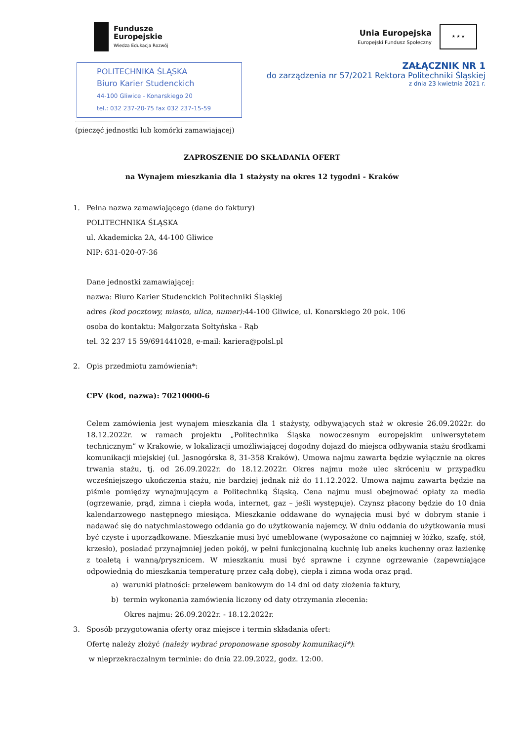Fundusze
Europejskie
Wiedza Edukacja Rozwój
Unia Europejska
Europejski Fundusz Społeczny
★ ★ ★
ZAŁĄCZNIK NR 1
do zarządzenia nr 57/2021 Rektora Politechniki Śląskiej
z dnia 23 kwietnia 2021 r.
POLITECHNIKA ŚLĄSKA
Biuro Karier Studenckich
44-100 Gliwice - Konarskiego 20
tel.: 032 237-20-75 fax 032 237-15-59
(pieczęć jednostki lub komórki zamawiającej)
ZAPROSZENIE DO SKŁADANIA OFERT
na Wynajem mieszkania dla 1 stażysty na okres 12 tygodni - Kraków
1. Pełna nazwa zamawiającego (dane do faktury)
POLITECHNIKA ŚLĄSKA
ul. Akademicka 2A, 44-100 Gliwice
NIP: 631-020-07-36
Dane jednostki zamawiającej:
nazwa: Biuro Karier Studenckich Politechniki Śląskiej
adres (kod pocztowy, miasto, ulica, numer): 44-100 Gliwice, ul. Konarskiego 20 pok. 106
osoba do kontaktu: Małgorzata Sołtyńska - Rąb
tel. 32 237 15 59/691441028, e-mail: kariera@polsl.pl
2. Opis przedmiotu zamówienia*:
CPV (kod, nazwa): 70210000-6
Celem zamówienia jest wynajem mieszkania dla 1 stażysty, odbywających staż w okresie 26.09.2022r. do 18.12.2022r. w ramach projektu „Politechnika Śląska nowoczesnym europejskim uniwersytetem technicznym” w Krakowie, w lokalizacji umożliwiającej dogodny dojazd do miejsca odbywania stażu środkami komunikacji miejskiej (ul. Jasnogórska 8, 31-358 Kraków). Umowa najmu zawarta będzie wyłącznie na okres trwania stażu, tj. od 26.09.2022r. do 18.12.2022r. Okres najmu może ulec skróceniu w przypadku wcześniejszego ukończenia stażu, nie bardziej jednak niż do 11.12.2022. Umowa najmu zawarta będzie na piśmie pomiędzy wynajmującym a Politechniką Śląską. Cena najmu musi obejmować opłaty za media (ogrzewanie, prąd, zimna i ciepła woda, internet, gaz – jeśli występuje). Czynsz płacony będzie do 10 dnia kalendarzowego następnego miesiąca. Mieszkanie oddawane do wynajęcia musi być w dobrym stanie i nadawać się do natychmiastowego oddania go do użytkowania najemcy. W dniu oddania do użytkowania musi być czyste i uporządkowane. Mieszkanie musi być umeblowane (wyposażone co najmniej w łóżko, szafę, stół, krzesło), posiadać przynajmniej jeden pokój, w pełni funkcjonalną kuchnię lub aneks kuchenny oraz łazienkę z toaletą i wanną/prysznicem. W mieszkaniu musi być sprawne i czynne ogrzewanie (zapewniające odpowiednią do mieszkania temperaturę przez całą dobę), ciepła i zimna woda oraz prąd.
a) warunki płatności: przelewem bankowym do 14 dni od daty złożenia faktury,
b) termin wykonania zamówienia liczony od daty otrzymania zlecenia:
Okres najmu: 26.09.2022r. - 18.12.2022r.
3. Sposób przygotowania oferty oraz miejsce i termin składania ofert:
Ofertę należy złożyć (należy wybrać proponowane sposoby komunikacji*):
w nieprzekraczalnym terminie: do dnia 22.09.2022, godz. 12:00.